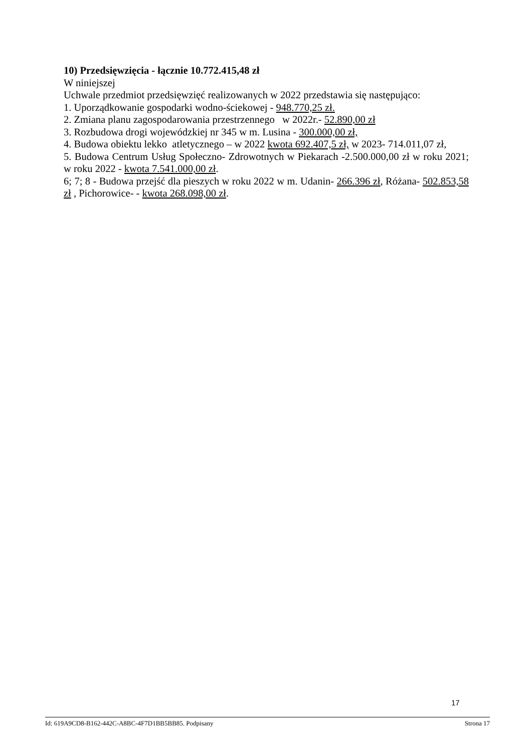10) Przedsięwzięcia - łącznie 10.772.415,48 zł
W niniejszej
Uchwale przedmiot przedsięwzięć realizowanych w 2022 przedstawia się następująco:
1. Uporządkowanie gospodarki wodno-ściekowej - 948.770,25 zł.
2. Zmiana planu zagospodarowania przestrzennego w 2022r.- 52.890,00 zł
3. Rozbudowa drogi wojewódzkiej nr 345 w m. Lusina - 300.000,00 zł,
4. Budowa obiektu lekko atletycznego – w 2022 kwota 692.407,5 zł, w 2023- 714.011,07 zł,
5. Budowa Centrum Usług Społeczno- Zdrowotnych w Piekarach -2.500.000,00 zł w roku 2021; w roku 2022 - kwota 7.541.000,00 zł.
6; 7; 8 - Budowa przejść dla pieszych w roku 2022 w m. Udanin- 266.396 zł, Różana- 502.853,58 zł , Pichorowice- - kwota 268.098,00 zł.
17
Id: 619A9CD8-B162-442C-A8BC-4F7D1BB5BB85. Podpisany Strona 17